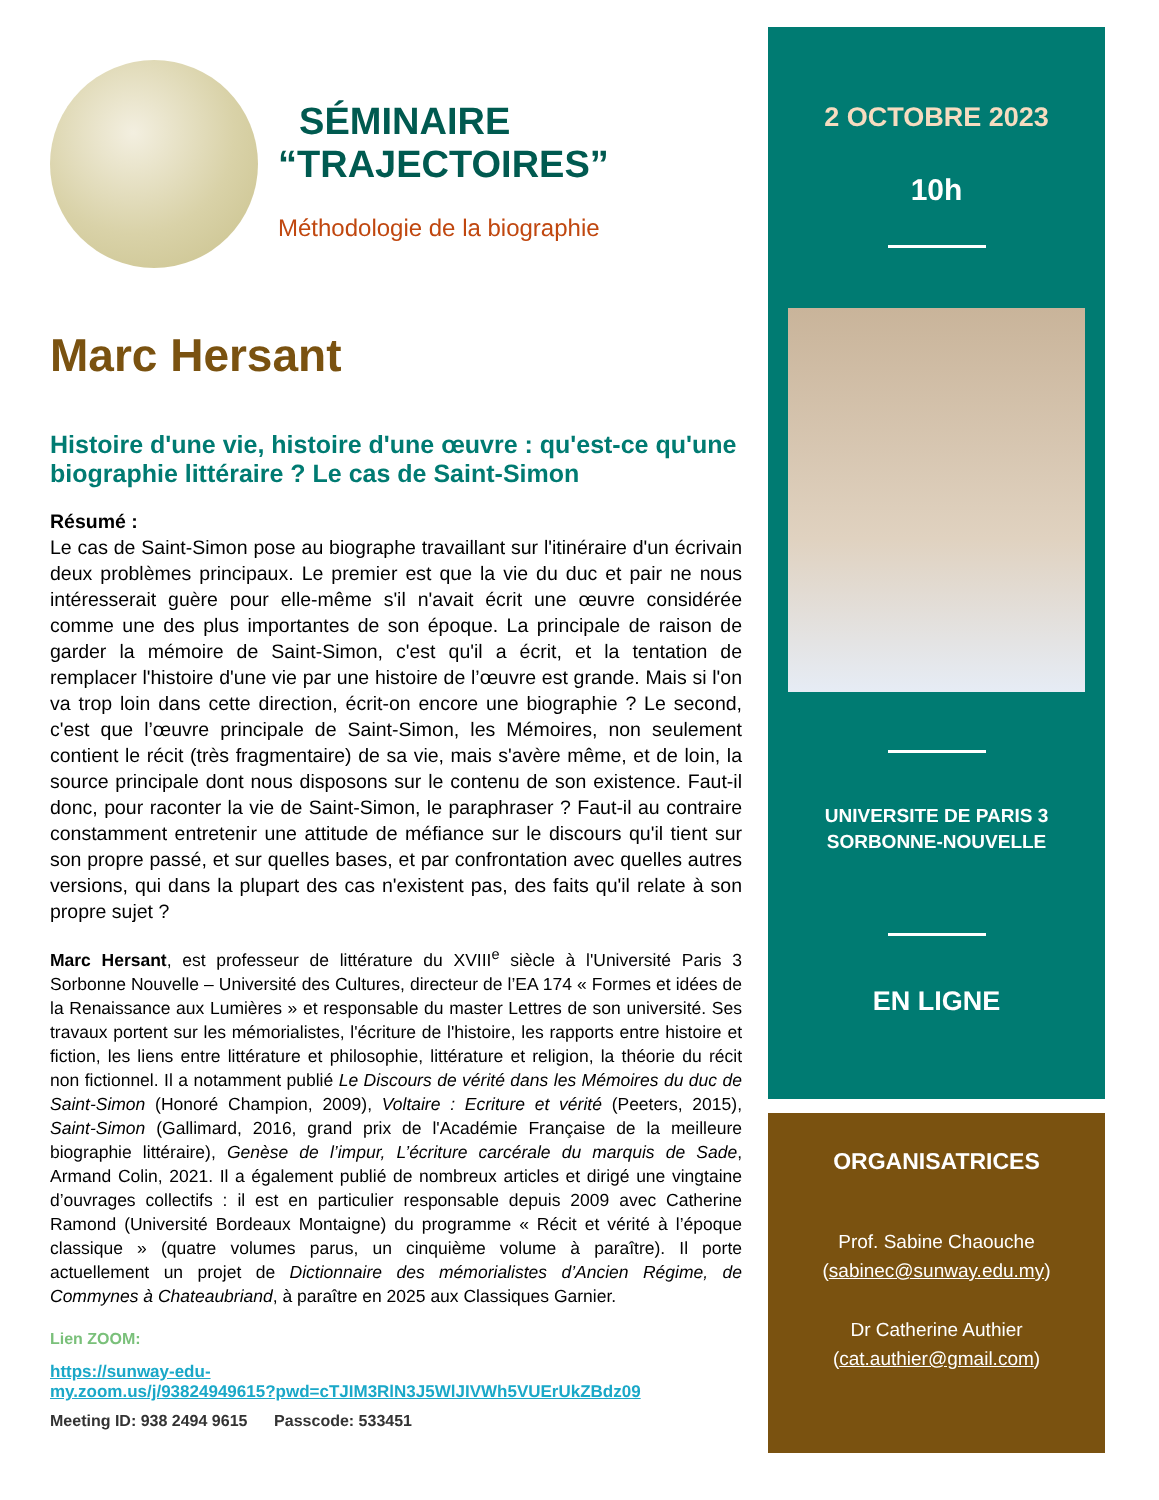SÉMINAIRE
“TRAJECTOIRES”
Méthodologie de la biographie
Marc Hersant
Histoire d'une vie, histoire d'une œuvre : qu'est-ce qu'une biographie littéraire ? Le cas de Saint-Simon
Résumé :
Le cas de Saint-Simon pose au biographe travaillant sur l'itinéraire d'un écrivain deux problèmes principaux. Le premier est que la vie du duc et pair ne nous intéresserait guère pour elle-même s'il n'avait écrit une œuvre considérée comme une des plus importantes de son époque. La principale de raison de garder la mémoire de Saint-Simon, c'est qu'il a écrit, et la tentation de remplacer l'histoire d'une vie par une histoire de l’œuvre est grande. Mais si l'on va trop loin dans cette direction, écrit-on encore une biographie ? Le second, c'est que l’œuvre principale de Saint-Simon, les Mémoires, non seulement contient le récit (très fragmentaire) de sa vie, mais s'avère même, et de loin, la source principale dont nous disposons sur le contenu de son existence. Faut-il donc, pour raconter la vie de Saint-Simon, le paraphraser ? Faut-il au contraire constamment entretenir une attitude de méfiance sur le discours qu'il tient sur son propre passé, et sur quelles bases, et par confrontation avec quelles autres versions, qui dans la plupart des cas n'existent pas, des faits qu'il relate à son propre sujet ?
Marc Hersant, est professeur de littérature du XVIII<sup>e</sup> siècle à l'Université Paris 3 Sorbonne Nouvelle – Université des Cultures, directeur de l’EA 174 « Formes et idées de la Renaissance aux Lumières » et responsable du master Lettres de son université. Ses travaux portent sur les mémorialistes, l'écriture de l'histoire, les rapports entre histoire et fiction, les liens entre littérature et philosophie, littérature et religion, la théorie du récit non fictionnel. Il a notamment publié Le Discours de vérité dans les Mémoires du duc de Saint-Simon (Honoré Champion, 2009), Voltaire : Ecriture et vérité (Peeters, 2015), Saint-Simon (Gallimard, 2016, grand prix de l'Académie Française de la meilleure biographie littéraire), Genèse de l’impur, L’écriture carcérale du marquis de Sade, Armand Colin, 2021. Il a également publié de nombreux articles et dirigé une vingtaine d’ouvrages collectifs : il est en particulier responsable depuis 2009 avec Catherine Ramond (Université Bordeaux Montaigne) du programme « Récit et vérité à l’époque classique » (quatre volumes parus, un cinquième volume à paraître). Il porte actuellement un projet de Dictionnaire des mémorialistes d’Ancien Régime, de Commynes à Chateaubriand, à paraître en 2025 aux Classiques Garnier.
Lien ZOOM:
https://sunway-edu-
my.zoom.us/j/93824949615?pwd=cTJIM3RlN3J5WlJIVWh5VUErUkZBdz09
Meeting ID: 938 2494 9615 Passcode: 533451
2 OCTOBRE 2023
10h
UNIVERSITE DE PARIS 3
SORBONNE-NOUVELLE
EN LIGNE
ORGANISATRICES
Prof. Sabine Chaouche
(sabinec@sunway.edu.my)
Dr Catherine Authier
(cat.authier@gmail.com)